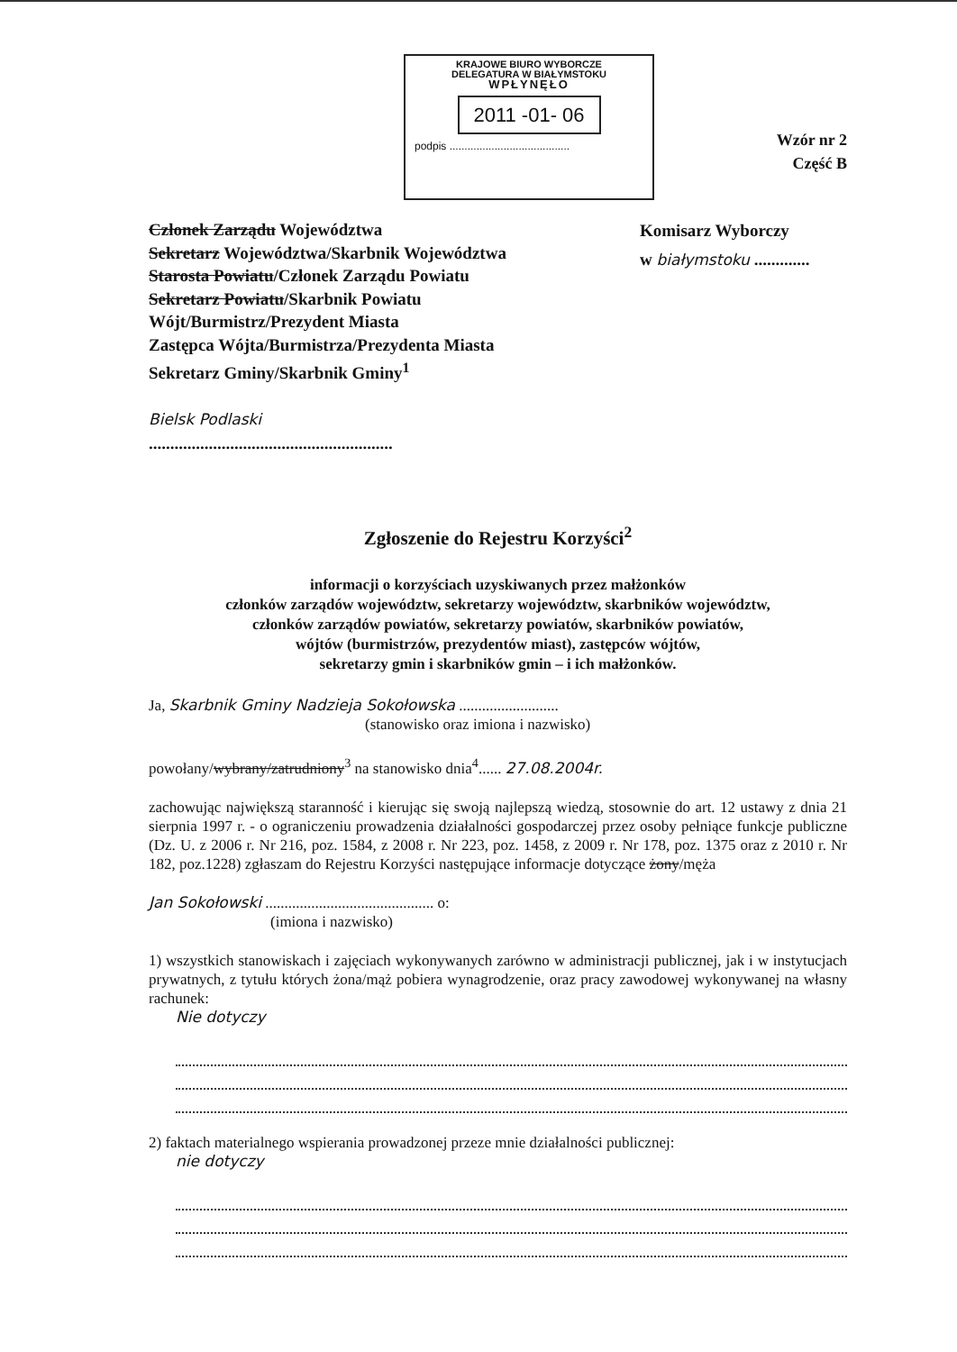KRAJOWE BIURO WYBORCZE
DELEGATURA W BIAŁYMSTOKU
WPŁYNĘŁO
2011 -01- 06
podpis ........................................
Wzór nr 2
Część B
Członek Zarządu Województwa
Sekretarz Województwa/Skarbnik Województwa
Starosta Powiatu/Członek Zarządu Powiatu
Sekretarz Powiatu/Skarbnik Powiatu
Wójt/Burmistrz/Prezydent Miasta
Zastępca Wójta/Burmistrza/Prezydenta Miasta
Sekretarz Gminy/Skarbnik Gminy<sup>1</sup>
Bielsk Podlaski
.........................................................
Komisarz Wyborczy
w białymstoku .............
Zgłoszenie do Rejestru Korzyści<sup>2</sup>
informacji o korzyściach uzyskiwanych przez małżonków
członków zarządów województw, sekretarzy województw, skarbników województw,
członków zarządów powiatów, sekretarzy powiatów, skarbników powiatów,
wójtów (burmistrzów, prezydentów miast), zastępców wójtów,
sekretarzy gmin i skarbników gmin – i ich małżonków.
Ja, Skarbnik Gminy Nadzieja Sokołowska ..........................
(stanowisko oraz imiona i nazwisko)
powołany/wybrany/zatrudniony<sup>3</sup> na stanowisko dnia<sup>4</sup>...... 27.08.2004r.
zachowując największą staranność i kierując się swoją najlepszą wiedzą, stosownie do art. 12 ustawy z dnia 21 sierpnia 1997 r. - o ograniczeniu prowadzenia działalności gospodarczej przez osoby pełniące funkcje publiczne (Dz. U. z 2006 r. Nr 216, poz. 1584, z 2008 r. Nr 223, poz. 1458, z 2009 r. Nr 178, poz. 1375 oraz z 2010 r. Nr 182, poz.1228) zgłaszam do Rejestru Korzyści następujące informacje dotyczące żony/męża
Jan Sokołowski ............................................ o:
(imiona i nazwisko)
1) wszystkich stanowiskach i zajęciach wykonywanych zarówno w administracji publicznej, jak i w instytucjach prywatnych, z tytułu których żona/mąż pobiera wynagrodzenie, oraz pracy zawodowej wykonywanej na własny rachunek:
Nie dotyczy
2) faktach materialnego wspierania prowadzonej przeze mnie działalności publicznej:
nie dotyczy